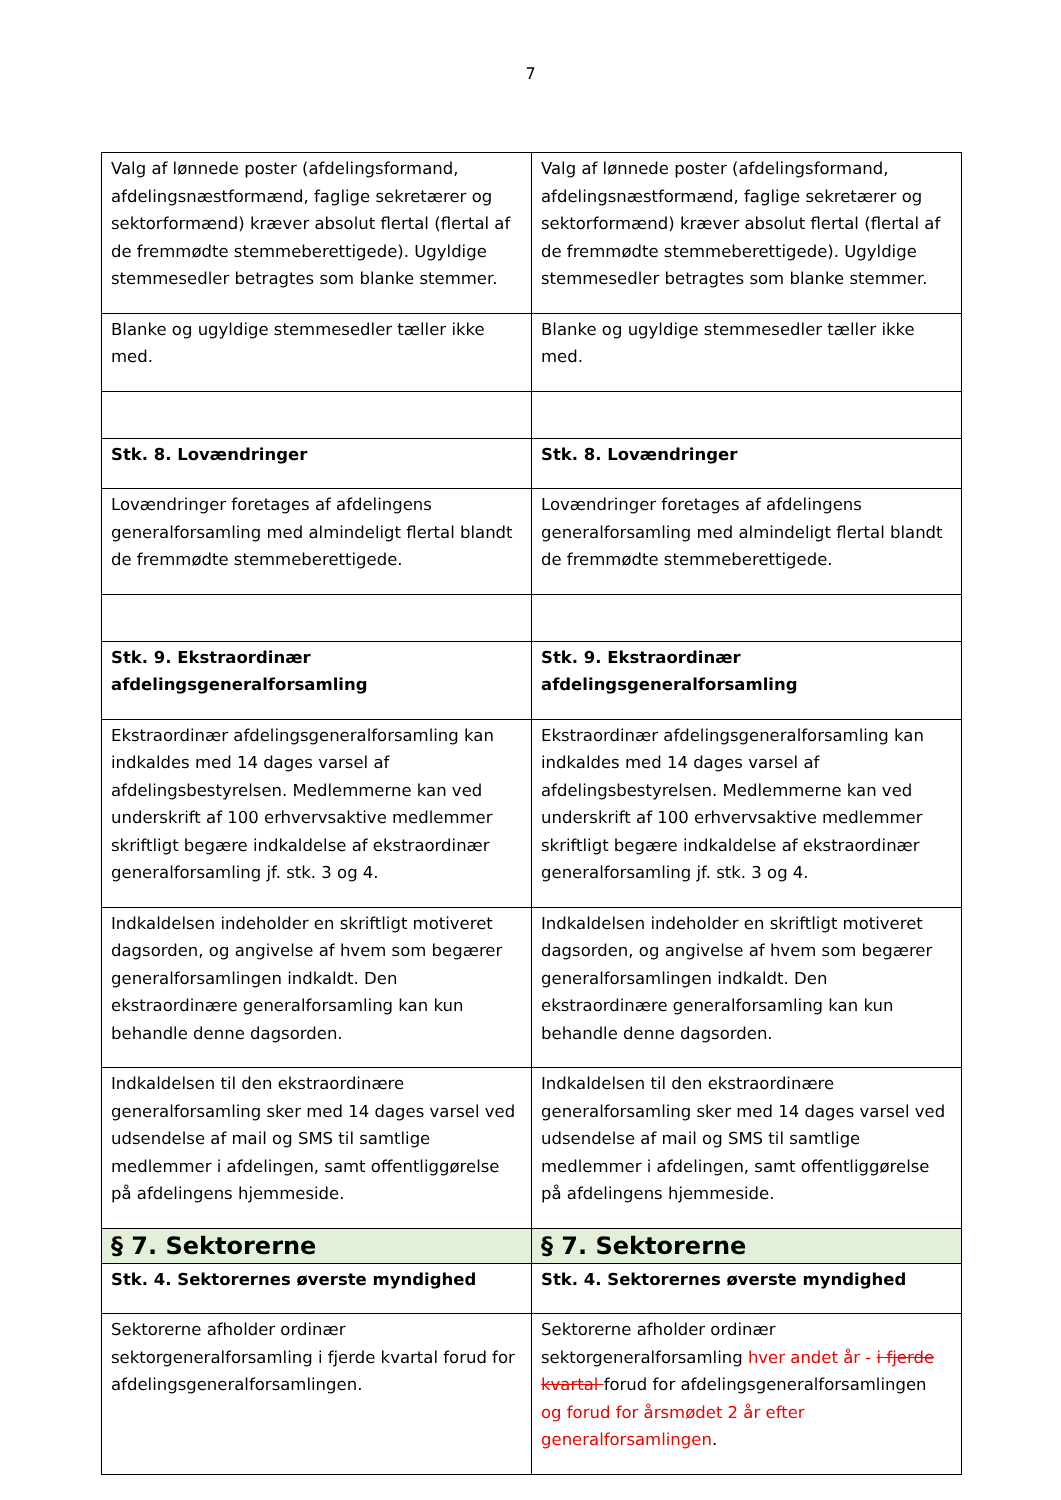7
| Valg af lønnede poster (afdelingsformand, afdelingsnæstformænd, faglige sekretærer og sektorformænd) kræver absolut flertal (flertal af de fremmødte stemmeberettigede). Ugyldige stemmesedler betragtes som blanke stemmer. | Valg af lønnede poster (afdelingsformand, afdelingsnæstformænd, faglige sekretærer og sektorformænd) kræver absolut flertal (flertal af de fremmødte stemmeberettigede). Ugyldige stemmesedler betragtes som blanke stemmer. |
| Blanke og ugyldige stemmesedler tæller ikke med. | Blanke og ugyldige stemmesedler tæller ikke med. |
| Stk. 8. Lovændringer | Stk. 8. Lovændringer |
| Lovændringer foretages af afdelingens generalforsamling med almindeligt flertal blandt de fremmødte stemmeberettigede. | Lovændringer foretages af afdelingens generalforsamling med almindeligt flertal blandt de fremmødte stemmeberettigede. |
| Stk. 9. Ekstraordinær afdelingsgeneralforsamling | Stk. 9. Ekstraordinær afdelingsgeneralforsamling |
| Ekstraordinær afdelingsgeneralforsamling kan indkaldes med 14 dages varsel af afdelingsbestyrelsen. Medlemmerne kan ved underskrift af 100 erhvervsaktive medlemmer skriftligt begære indkaldelse af ekstraordinær generalforsamling jf. stk. 3 og 4. | Ekstraordinær afdelingsgeneralforsamling kan indkaldes med 14 dages varsel af afdelingsbestyrelsen. Medlemmerne kan ved underskrift af 100 erhvervsaktive medlemmer skriftligt begære indkaldelse af ekstraordinær generalforsamling jf. stk. 3 og 4. |
| Indkaldelsen indeholder en skriftligt motiveret dagsorden, og angivelse af hvem som begærer generalforsamlingen indkaldt. Den ekstraordinære generalforsamling kan kun behandle denne dagsorden. | Indkaldelsen indeholder en skriftligt motiveret dagsorden, og angivelse af hvem som begærer generalforsamlingen indkaldt. Den ekstraordinære generalforsamling kan kun behandle denne dagsorden. |
| Indkaldelsen til den ekstraordinære generalforsamling sker med 14 dages varsel ved udsendelse af mail og SMS til samtlige medlemmer i afdelingen, samt offentliggørelse på afdelingens hjemmeside. | Indkaldelsen til den ekstraordinære generalforsamling sker med 14 dages varsel ved udsendelse af mail og SMS til samtlige medlemmer i afdelingen, samt offentliggørelse på afdelingens hjemmeside. |
| § 7. Sektorerne | § 7. Sektorerne |
| Stk. 4. Sektorernes øverste myndighed | Stk. 4. Sektorernes øverste myndighed |
| Sektorerne afholder ordinær sektorgeneralforsamling i fjerde kvartal forud for afdelingsgeneralforsamlingen. | Sektorerne afholder ordinær sektorgeneralforsamling hver andet år - i fjerde kvartal forud for afdelingsgeneralforsamlingen og forud for årsmødet 2 år efter generalforsamlingen . |